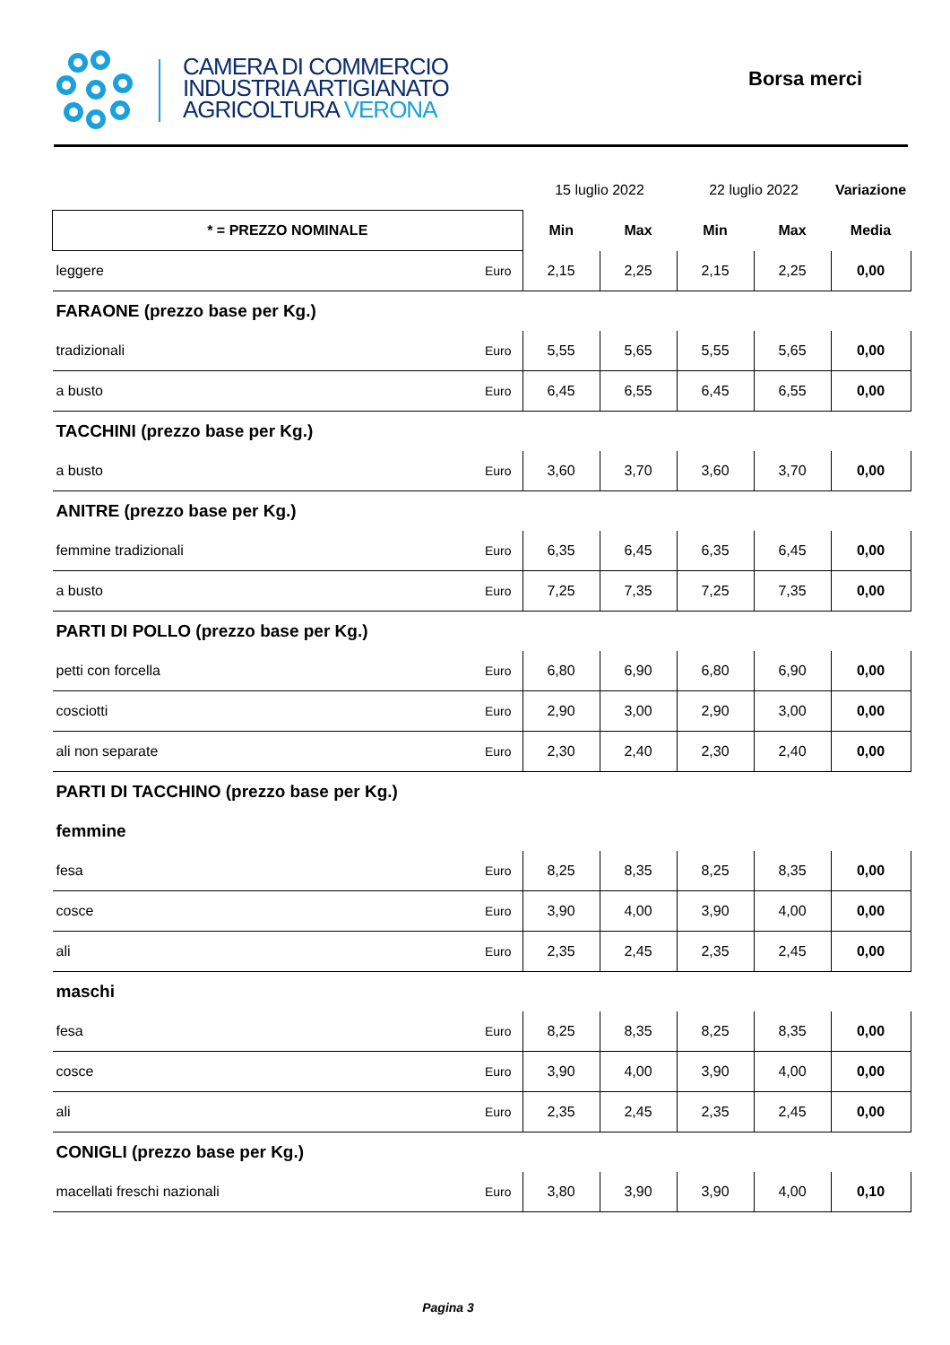CAMERA DI COMMERCIO
INDUSTRIA ARTIGIANATO
AGRICOLTURA VERONA
Borsa merci
| | | 15 luglio 2022 | | 22 luglio 2022 | | Variazione |
| * = PREZZO NOMINALE | | Min | Max | Min | Max | Media |
| leggere | Euro | 2,15 | 2,25 | 2,15 | 2,25 | 0,00 |
| FARAONE (prezzo base per Kg.) | | | | | | |
| tradizionali | Euro | 5,55 | 5,65 | 5,55 | 5,65 | 0,00 |
| a busto | Euro | 6,45 | 6,55 | 6,45 | 6,55 | 0,00 |
| TACCHINI (prezzo base per Kg.) | | | | | | |
| a busto | Euro | 3,60 | 3,70 | 3,60 | 3,70 | 0,00 |
| ANITRE (prezzo base per Kg.) | | | | | | |
| femmine tradizionali | Euro | 6,35 | 6,45 | 6,35 | 6,45 | 0,00 |
| a busto | Euro | 7,25 | 7,35 | 7,25 | 7,35 | 0,00 |
| PARTI DI POLLO (prezzo base per Kg.) | | | | | | |
| petti con forcella | Euro | 6,80 | 6,90 | 6,80 | 6,90 | 0,00 |
| cosciotti | Euro | 2,90 | 3,00 | 2,90 | 3,00 | 0,00 |
| ali non separate | Euro | 2,30 | 2,40 | 2,30 | 2,40 | 0,00 |
| PARTI DI TACCHINO (prezzo base per Kg.) | | | | | | |
| femmine | | | | | | |
| fesa | Euro | 8,25 | 8,35 | 8,25 | 8,35 | 0,00 |
| cosce | Euro | 3,90 | 4,00 | 3,90 | 4,00 | 0,00 |
| ali | Euro | 2,35 | 2,45 | 2,35 | 2,45 | 0,00 |
| maschi | | | | | | |
| fesa | Euro | 8,25 | 8,35 | 8,25 | 8,35 | 0,00 |
| cosce | Euro | 3,90 | 4,00 | 3,90 | 4,00 | 0,00 |
| ali | Euro | 2,35 | 2,45 | 2,35 | 2,45 | 0,00 |
| CONIGLI (prezzo base per Kg.) | | | | | | |
| macellati freschi nazionali | Euro | 3,80 | 3,90 | 3,90 | 4,00 | 0,10 |
Pagina 3